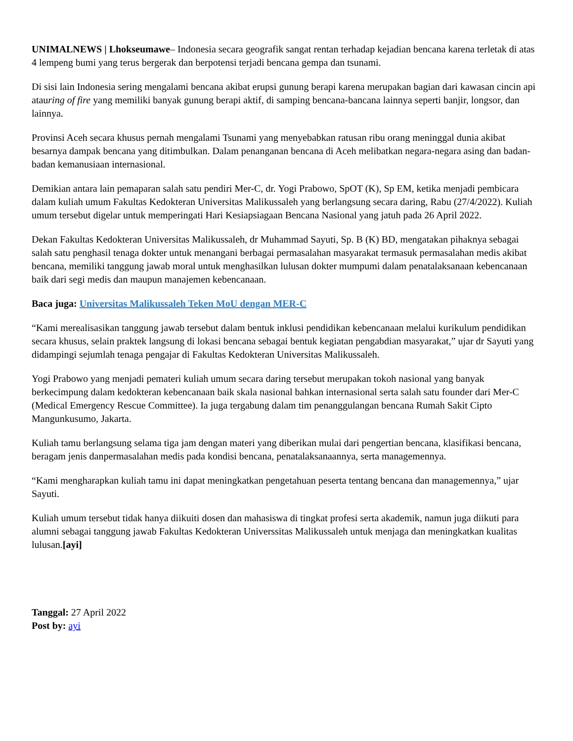UNIMALNEWS | Lhokseumawe– Indonesia secara geografik sangat rentan terhadap kejadian bencana karena terletak di atas 4 lempeng bumi yang terus bergerak dan berpotensi terjadi bencana gempa dan tsunami.
Di sisi lain Indonesia sering mengalami bencana akibat erupsi gunung berapi karena merupakan bagian dari kawasan cincin api atauring of fire yang memiliki banyak gunung berapi aktif, di samping bencana-bancana lainnya seperti banjir, longsor, dan lainnya.
Provinsi Aceh secara khusus pernah mengalami Tsunami yang menyebabkan ratusan ribu orang meninggal dunia akibat besarnya dampak bencana yang ditimbulkan. Dalam penanganan bencana di Aceh melibatkan negara-negara asing dan badan-badan kemanusiaan internasional.
Demikian antara lain pemaparan salah satu pendiri Mer-C, dr. Yogi Prabowo, SpOT (K), Sp EM, ketika menjadi pembicara dalam kuliah umum Fakultas Kedokteran Universitas Malikussaleh yang berlangsung secara daring, Rabu (27/4/2022). Kuliah umum tersebut digelar untuk memperingati Hari Kesiapsiagaan Bencana Nasional yang jatuh pada 26 April 2022.
Dekan Fakultas Kedokteran Universitas Malikussaleh, dr Muhammad Sayuti, Sp. B (K) BD, mengatakan pihaknya sebagai salah satu penghasil tenaga dokter untuk menangani berbagai permasalahan masyarakat termasuk permasalahan medis akibat bencana, memiliki tanggung jawab moral untuk menghasilkan lulusan dokter mumpumi dalam penatalaksanaan kebencanaan baik dari segi medis dan maupun manajemen kebencanaan.
Baca juga: Universitas Malikussaleh Teken MoU dengan MER-C
“Kami merealisasikan tanggung jawab tersebut dalam bentuk inklusi pendidikan kebencanaan melalui kurikulum pendidikan secara khusus, selain praktek langsung di lokasi bencana sebagai bentuk kegiatan pengabdian masyarakat,” ujar dr Sayuti yang didampingi sejumlah tenaga pengajar di Fakultas Kedokteran Universitas Malikussaleh.
Yogi Prabowo yang menjadi pemateri kuliah umum secara daring tersebut merupakan tokoh nasional yang banyak berkecimpung dalam kedokteran kebencanaan baik skala nasional bahkan internasional serta salah satu founder dari Mer-C (Medical Emergency Rescue Committee). Ia juga tergabung dalam tim penanggulangan bencana Rumah Sakit Cipto Mangunkusumo, Jakarta.
Kuliah tamu berlangsung selama tiga jam dengan materi yang diberikan mulai dari pengertian bencana, klasifikasi bencana, beragam jenis danpermasalahan medis pada kondisi bencana, penatalaksanaannya, serta managemennya.
“Kami mengharapkan kuliah tamu ini dapat meningkatkan pengetahuan peserta tentang bencana dan managemennya,” ujar Sayuti.
Kuliah umum tersebut tidak hanya diikuiti dosen dan mahasiswa di tingkat profesi serta akademik, namun juga diikuti para alumni sebagai tanggung jawab Fakultas Kedokteran Universsitas Malikussaleh untuk menjaga dan meningkatkan kualitas lulusan.[ayi]
Tanggal: 27 April 2022
Post by: ayi